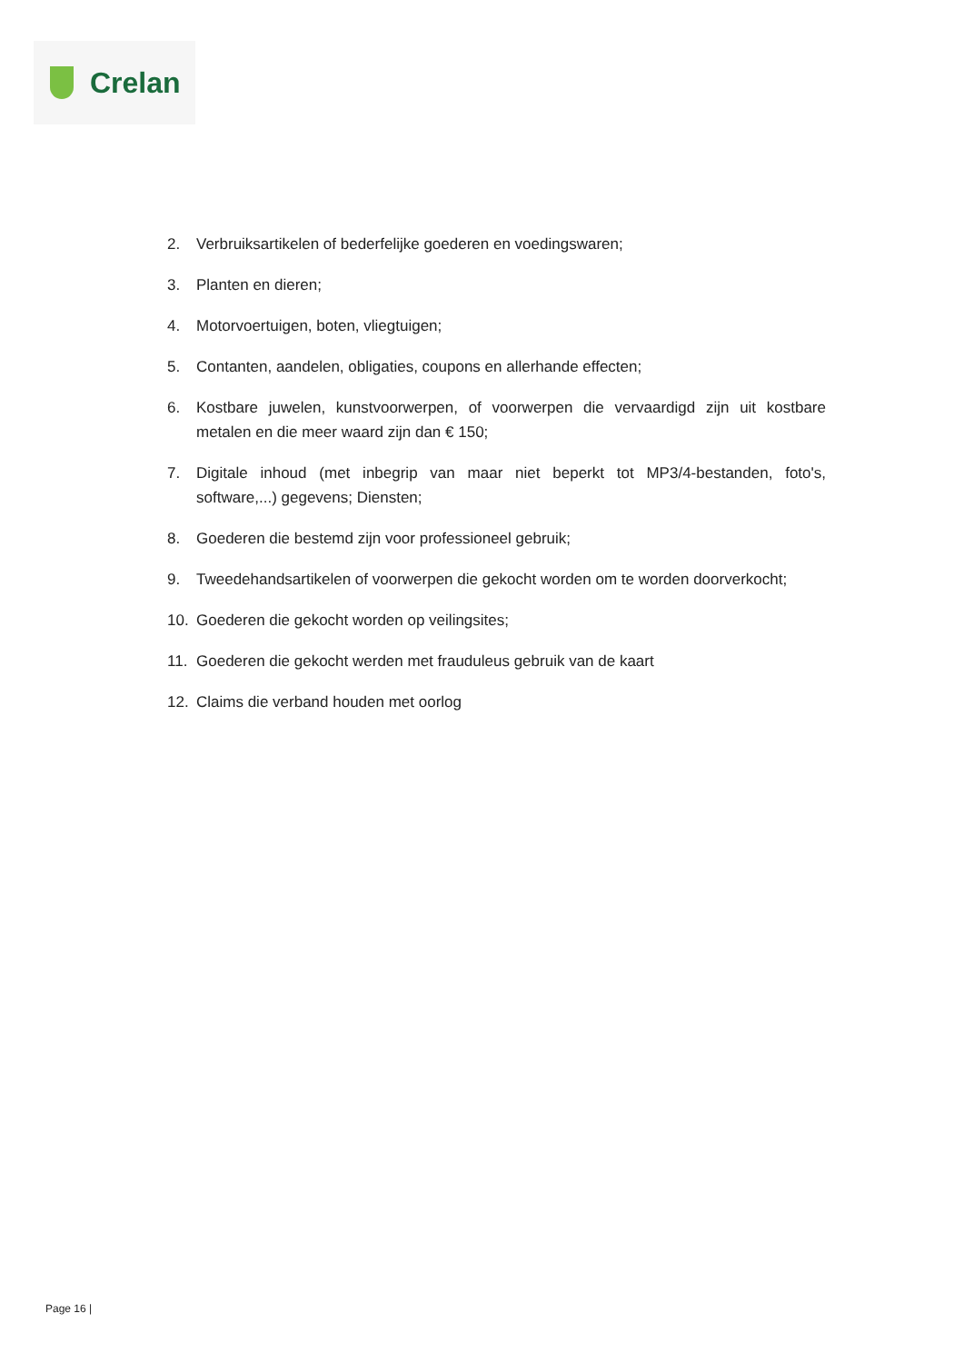Crelan
2. Verbruiksartikelen of bederfelijke goederen en voedingswaren;
3. Planten en dieren;
4. Motorvoertuigen, boten, vliegtuigen;
5. Contanten, aandelen, obligaties, coupons en allerhande effecten;
6. Kostbare juwelen, kunstvoorwerpen, of voorwerpen die vervaardigd zijn uit kostbare metalen en die meer waard zijn dan € 150;
7. Digitale inhoud (met inbegrip van maar niet beperkt tot MP3/4-bestanden, foto's, software,...) gegevens; Diensten;
8. Goederen die bestemd zijn voor professioneel gebruik;
9. Tweedehandsartikelen of voorwerpen die gekocht worden om te worden doorverkocht;
10. Goederen die gekocht worden op veilingsites;
11. Goederen die gekocht werden met frauduleus gebruik van de kaart
12. Claims die verband houden met oorlog
Page 16 |